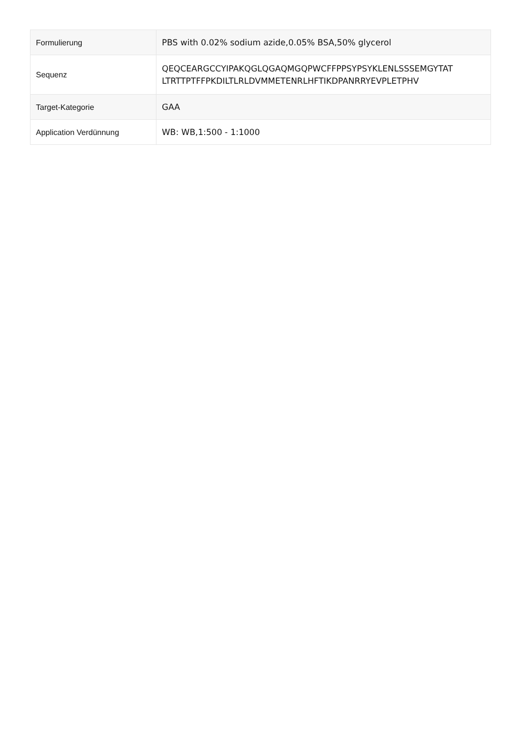| Formulierung | PBS with 0.02% sodium azide,0.05% BSA,50% glycerol |
| Sequenz | QEQCEARGCCYIPAKQGLQGAQMGQPWCFFPPSYPSYKLENLSSSEMGYTAT LTRTTPTFFPKDILTLRLDVMMETENRLHFTIKDPANRRYEVPLETPHV |
| Target-Kategorie | GAA |
| Application Verdünnung | WB: WB,1:500 - 1:1000 |